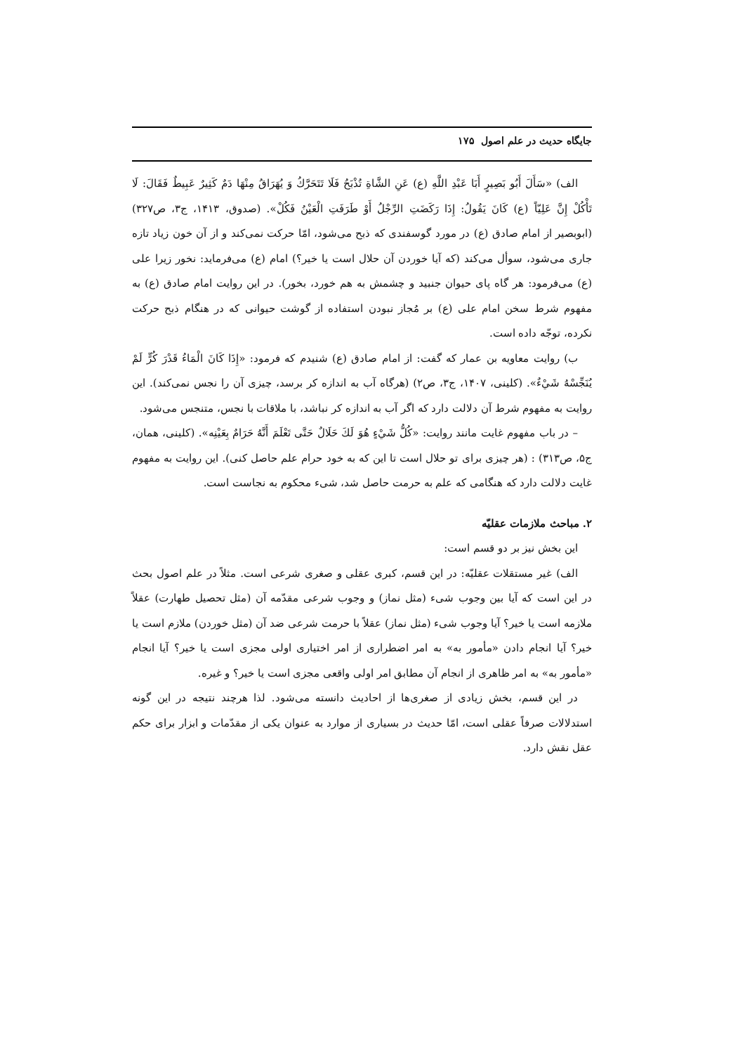جایگاه حدیث در علم اصول ۱۷۵
الف) «سَأَلَ أَبُو بَصِيرٍ أَبَا عَبْدِ اللَّهِ (ع) عَنِ الشَّاةِ تُذْبَحُ فَلَا تَتَحَرَّكُ وَ يُهَرَاقُ مِنْهَا دَمٌ كَثِيرٌ عَبِيطٌ فَقَالَ: لَا تَأْكُلْ إِنَّ عَلِيّاً (ع) كَانَ يَقُولُ: إِذَا رَكَضَتِ الرِّجْلُ أَوْ طَرَفَتِ الْعَيْنُ فَكُلْ». (صدوق، ۱۴۱۳، ج۳، ص۳۲۷) (ابوبصیر از امام صادق (ع) در مورد گوسفندی که ذبح می‌شود، امّا حرکت نمی‌کند و از آن خون زیاد تازه جاری می‌شود، سوأل می‌کند (که آیا خوردن آن حلال است یا خیر؟) امام (ع) می‌فرماید: نخور زیرا علی (ع) می‌فرمود: هر گاه پای حیوان جنبید و چشمش به هم خورد، بخور). در این روایت امام صادق (ع) به مفهوم شرط سخن امام علی (ع) بر مُجاز نبودن استفاده از گوشت حیوانی که در هنگام ذبح حرکت نکرده، توجّه داده است.
ب) روایت معاویه بن عمار که گفت: از امام صادق (ع) شنیدم که فرمود: «إِذَا كَانَ الْمَاءُ قَدْرَ كُرٍّ لَمْ يُنَجِّسْهُ شَيْءٌ». (کلینی، ۱۴۰۷، ج۳، ص۲) (هرگاه آب به اندازه کر برسد، چیزی آن را نجس نمی‌کند). این روایت به مفهوم شرط آن دلالت دارد که اگر آب به اندازه کر نباشد، با ملاقات با نجس، متنجس می‌شود.
– در باب مفهوم غایت مانند روایت: «كُلُّ شَيْءٍ هُوَ لَكَ حَلَالٌ حَتَّى تَعْلَمَ أَنَّهُ حَرَامٌ بِعَيْنِه». (کلینی، همان، ج۵، ص۳۱۳) : (هر چیزی برای تو حلال است تا این که به خود حرام علم حاصل کنی). این روایت به مفهوم غایت دلالت دارد که هنگامی که علم به حرمت حاصل شد، شیء محکوم به نجاست است.
۲. مباحث ملازمات عقلیّه
این بخش نیز بر دو قسم است:
الف) غیر مستقلات عقلیّه: در این قسم، کبری عقلی و صغری شرعی است. مثلاً در علم اصول بحث در این است که آیا بین وجوب شیء (مثل نماز) و وجوب شرعی مقدّمه آن (مثل تحصیل طهارت) عقلاً ملازمه است یا خیر؟ آیا وجوب شیء (مثل نماز) عقلاً با حرمت شرعی ضد آن (مثل خوردن) ملازم است یا خیر؟ آیا انجام دادن «مأمور به» به امر اضطراری از امر اختیاری اولی مجزی است یا خیر؟ آیا انجام «مأمور به» به امر ظاهری از انجام آن مطابق امر اولی واقعی مجزی است یا خیر؟ و غیره.
در این قسم، بخش زیادی از صغری‌ها از احادیث دانسته می‌شود. لذا هرچند نتیجه در این گونه استدلالات صرفاً عقلی است، امّا حدیث در بسیاری از موارد به عنوان یکی از مقدّمات و ابزار برای حکم عقل نقش دارد.